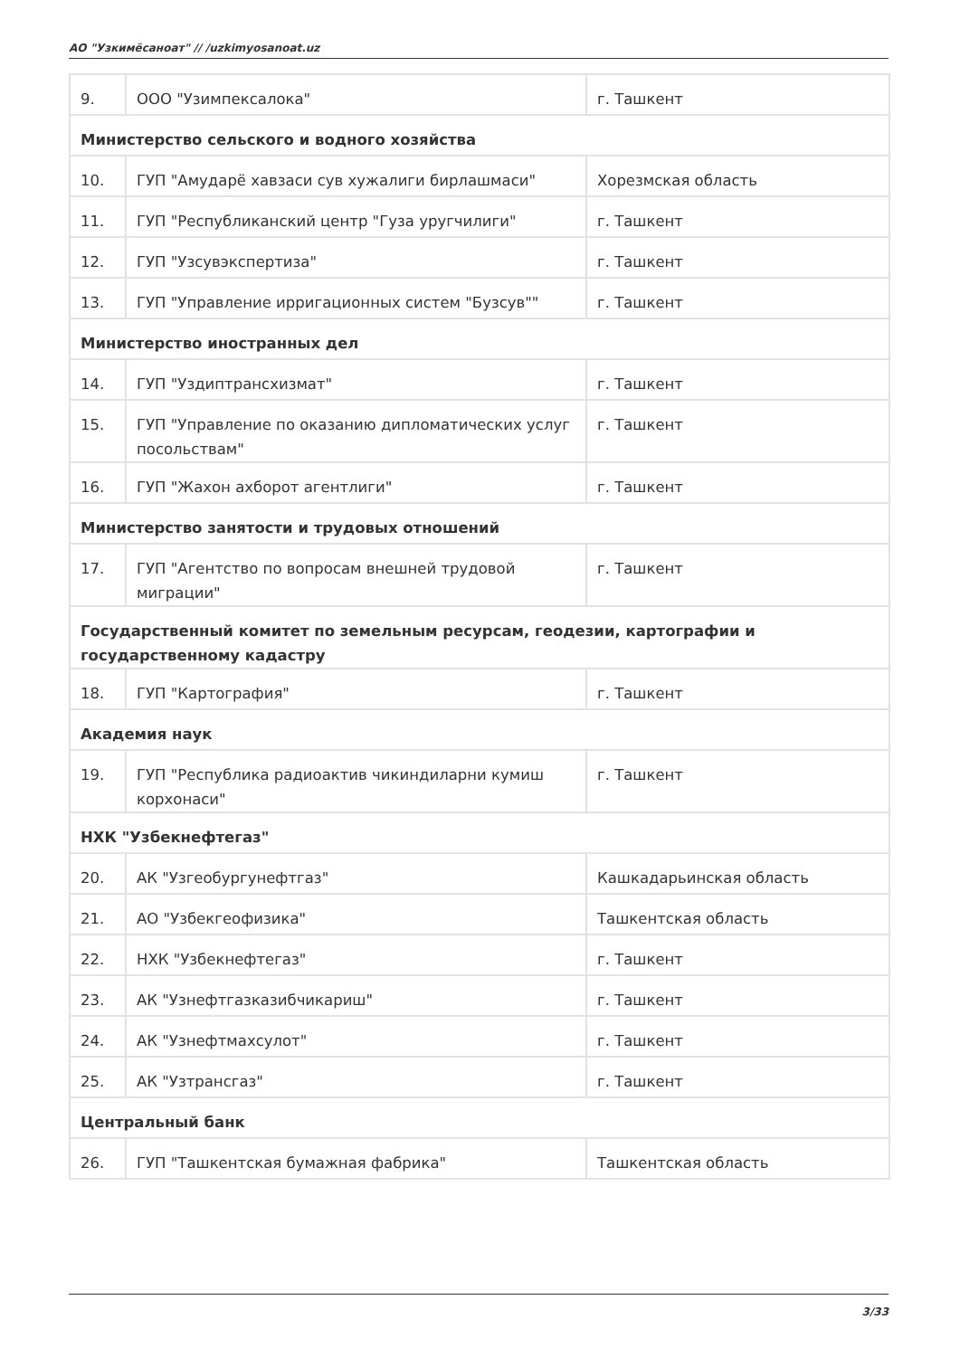АО "Узкимёсаноат" // /uzkimyosanoat.uz
| 9. | ООО "Узимпексалока" | г. Ташкент |
| Министерство сельского и водного хозяйства | | |
| 10. | ГУП "Амударё хавзаси сув хужалиги бирлашмаси" | Хорезмская область |
| 11. | ГУП "Республиканский центр "Гуза уругчилиги" | г. Ташкент |
| 12. | ГУП "Узсувэкспертиза" | г. Ташкент |
| 13. | ГУП "Управление ирригационных систем "Бузсув"" | г. Ташкент |
| Министерство иностранных дел | | |
| 14. | ГУП "Уздиптрансхизмат" | г. Ташкент |
| 15. | ГУП "Управление по оказанию дипломатических услуг посольствам" | г. Ташкент |
| 16. | ГУП "Жахон ахборот агентлиги" | г. Ташкент |
| Министерство занятости и трудовых отношений | | |
| 17. | ГУП "Агентство по вопросам внешней трудовой миграции" | г. Ташкент |
| Государственный комитет по земельным ресурсам, геодезии, картографии и государственному кадастру | | |
| 18. | ГУП "Картография" | г. Ташкент |
| Академия наук | | |
| 19. | ГУП "Республика радиоактив чикиндиларни кумиш корхонаси" | г. Ташкент |
| НХК "Узбекнефтегаз" | | |
| 20. | АК "Узгеобургунефтгаз" | Кашкадарьинская область |
| 21. | АО "Узбекгеофизика" | Ташкентская область |
| 22. | НХК "Узбекнефтегаз" | г. Ташкент |
| 23. | АК "Узнефтгазказибчикариш" | г. Ташкент |
| 24. | АК "Узнефтмахсулот" | г. Ташкент |
| 25. | АК "Узтрансгаз" | г. Ташкент |
| Центральный банк | | |
| 26. | ГУП "Ташкентская бумажная фабрика" | Ташкентская область |
3/33